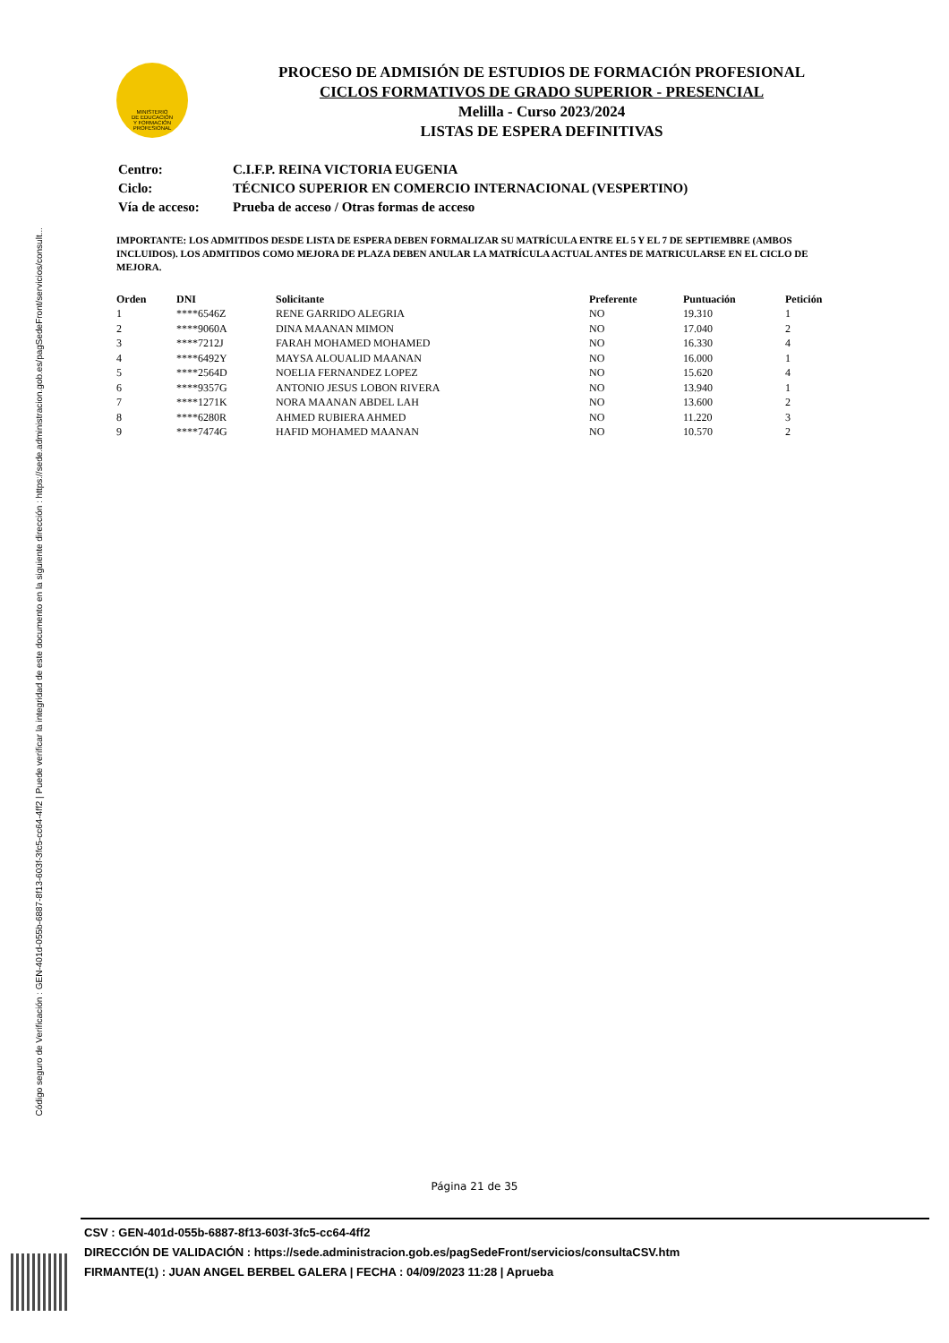Código seguro de Verificación : GEN-401d-055b-6887-8f13-603f-3fc5-cc64-4ff2 | Puede verificar la integridad de este documento en la siguiente dirección : https://sede.administracion.gob.es/pagSedeFront/servicios/consult...
MINISTERIO
DE EDUCACIÓN
Y FORMACIÓN
PROFESIONAL
PROCESO DE ADMISIÓN DE ESTUDIOS DE FORMACIÓN PROFESIONAL
CICLOS FORMATIVOS DE GRADO SUPERIOR - PRESENCIAL
Melilla - Curso 2023/2024
LISTAS DE ESPERA DEFINITIVAS
| Centro: | C.I.F.P. REINA VICTORIA EUGENIA |
| Ciclo: | TÉCNICO SUPERIOR EN COMERCIO INTERNACIONAL (VESPERTINO) |
| Vía de acceso: | Prueba de acceso / Otras formas de acceso |
IMPORTANTE: LOS ADMITIDOS DESDE LISTA DE ESPERA DEBEN FORMALIZAR SU MATRÍCULA ENTRE EL 5 Y EL 7 DE SEPTIEMBRE (AMBOS INCLUIDOS). LOS ADMITIDOS COMO MEJORA DE PLAZA DEBEN ANULAR LA MATRÍCULA ACTUAL ANTES DE MATRICULARSE EN EL CICLO DE MEJORA.
| Orden | DNI | Solicitante | Preferente | Puntuación | Petición |
| --- | --- | --- | --- | --- | --- |
| 1 | ****6546Z | RENE GARRIDO ALEGRIA | NO | 19.310 | 1 |
| 2 | ****9060A | DINA MAANAN MIMON | NO | 17.040 | 2 |
| 3 | ****7212J | FARAH MOHAMED MOHAMED | NO | 16.330 | 4 |
| 4 | ****6492Y | MAYSA ALOUALID MAANAN | NO | 16.000 | 1 |
| 5 | ****2564D | NOELIA FERNANDEZ LOPEZ | NO | 15.620 | 4 |
| 6 | ****9357G | ANTONIO JESUS LOBON RIVERA | NO | 13.940 | 1 |
| 7 | ****1271K | NORA MAANAN ABDEL LAH | NO | 13.600 | 2 |
| 8 | ****6280R | AHMED RUBIERA AHMED | NO | 11.220 | 3 |
| 9 | ****7474G | HAFID MOHAMED MAANAN | NO | 10.570 | 2 |
Página 21 de 35
CSV : GEN-401d-055b-6887-8f13-603f-3fc5-cc64-4ff2
DIRECCIÓN DE VALIDACIÓN : https://sede.administracion.gob.es/pagSedeFront/servicios/consultaCSV.htm
FIRMANTE(1) : JUAN ANGEL BERBEL GALERA | FECHA : 04/09/2023 11:28 | Aprueba